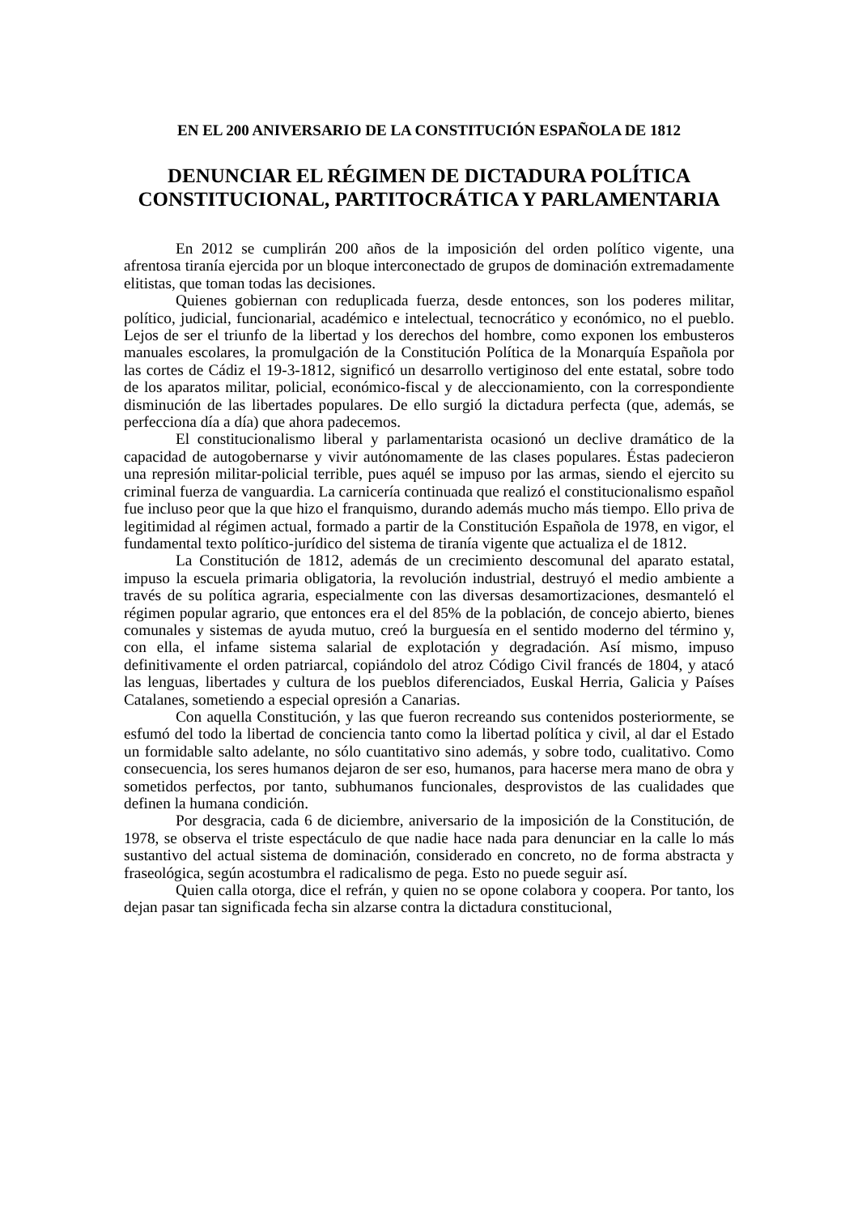EN EL 200 ANIVERSARIO DE LA CONSTITUCIÓN ESPAÑOLA DE 1812
DENUNCIAR EL RÉGIMEN DE DICTADURA POLÍTICA CONSTITUCIONAL, PARTITOCRÁTICA Y PARLAMENTARIA
En 2012 se cumplirán 200 años de la imposición del orden político vigente, una afrentosa tiranía ejercida por un bloque interconectado de grupos de dominación extremadamente elitistas, que toman todas las decisiones.
Quienes gobiernan con reduplicada fuerza, desde entonces, son los poderes militar, político, judicial, funcionarial, académico e intelectual, tecnocrático y económico, no el pueblo. Lejos de ser el triunfo de la libertad y los derechos del hombre, como exponen los embusteros manuales escolares, la promulgación de la Constitución Política de la Monarquía Española por las cortes de Cádiz el 19-3-1812, significó un desarrollo vertiginoso del ente estatal, sobre todo de los aparatos militar, policial, económico-fiscal y de aleccionamiento, con la correspondiente disminución de las libertades populares. De ello surgió la dictadura perfecta (que, además, se perfecciona día a día) que ahora padecemos.
El constitucionalismo liberal y parlamentarista ocasionó un declive dramático de la capacidad de autogobernarse y vivir autónomamente de las clases populares. Éstas padecieron una represión militar-policial terrible, pues aquél se impuso por las armas, siendo el ejercito su criminal fuerza de vanguardia. La carnicería continuada que realizó el constitucionalismo español fue incluso peor que la que hizo el franquismo, durando además mucho más tiempo. Ello priva de legitimidad al régimen actual, formado a partir de la Constitución Española de 1978, en vigor, el fundamental texto político-jurídico del sistema de tiranía vigente que actualiza el de 1812.
La Constitución de 1812, además de un crecimiento descomunal del aparato estatal, impuso la escuela primaria obligatoria, la revolución industrial, destruyó el medio ambiente a través de su política agraria, especialmente con las diversas desamortizaciones, desmanteló el régimen popular agrario, que entonces era el del 85% de la población, de concejo abierto, bienes comunales y sistemas de ayuda mutuo, creó la burguesía en el sentido moderno del término y, con ella, el infame sistema salarial de explotación y degradación. Así mismo, impuso definitivamente el orden patriarcal, copiándolo del atroz Código Civil francés de 1804, y atacó las lenguas, libertades y cultura de los pueblos diferenciados, Euskal Herria, Galicia y Países Catalanes, sometiendo a especial opresión a Canarias.
Con aquella Constitución, y las que fueron recreando sus contenidos posteriormente, se esfumó del todo la libertad de conciencia tanto como la libertad política y civil, al dar el Estado un formidable salto adelante, no sólo cuantitativo sino además, y sobre todo, cualitativo. Como consecuencia, los seres humanos dejaron de ser eso, humanos, para hacerse mera mano de obra y sometidos perfectos, por tanto, subhumanos funcionales, desprovistos de las cualidades que definen la humana condición.
Por desgracia, cada 6 de diciembre, aniversario de la imposición de la Constitución, de 1978, se observa el triste espectáculo de que nadie hace nada para denunciar en la calle lo más sustantivo del actual sistema de dominación, considerado en concreto, no de forma abstracta y fraseológica, según acostumbra el radicalismo de pega. Esto no puede seguir así.
Quien calla otorga, dice el refrán, y quien no se opone colabora y coopera. Por tanto, los dejan pasar tan significada fecha sin alzarse contra la dictadura constitucional,